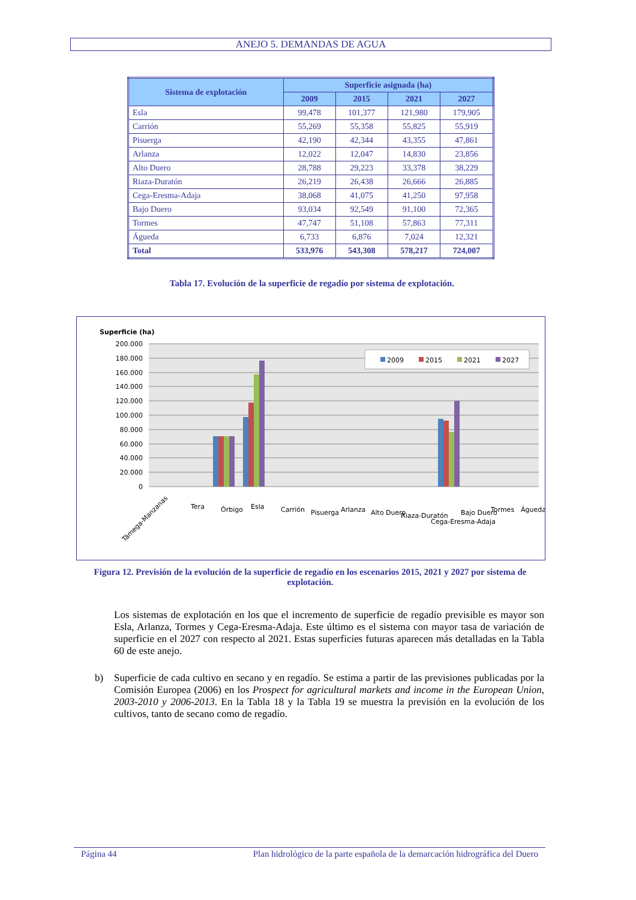ANEJO 5. DEMANDAS DE AGUA
| Sistema de explotación | Superficie asignada (ha) | | | |
| --- | --- | --- | --- | --- |
| | 2009 | 2015 | 2021 | 2027 |
| Esla | 99,478 | 101,377 | 121,980 | 179,905 |
| Carrión | 55,269 | 55,358 | 55,825 | 55,919 |
| Pisuerga | 42,190 | 42,344 | 43,355 | 47,861 |
| Arlanza | 12,022 | 12,047 | 14,830 | 23,856 |
| Alto Duero | 28,788 | 29,223 | 33,378 | 38,229 |
| Riaza-Duratón | 26,219 | 26,438 | 26,666 | 26,885 |
| Cega-Eresma-Adaja | 38,068 | 41,075 | 41,250 | 97,958 |
| Bajo Duero | 93,034 | 92,549 | 91,100 | 72,365 |
| Tormes | 47,747 | 51,108 | 57,863 | 77,311 |
| Águeda | 6,733 | 6,876 | 7,024 | 12,321 |
| Total | 533,976 | 543,308 | 578,217 | 724,007 |
Tabla 17. Evolución de la superficie de regadío por sistema de explotación.
Superficie (ha)
200.000
180.000
160.000
140.000
120.000
100.000
80.000
60.000
40.000
20.000
0
2009
2015
2021
2027
Támega-Manzanas
Tera
Órbigo
Esla
Carrión
Pisuerga
Arlanza
Alto Duero
Riaza-Duratón
Cega-Eresma-Adaja
Bajo Duero
Tormes
Águeda
Figura 12. Previsión de la evolución de la superficie de regadío en los escenarios 2015, 2021 y 2027 por sistema de explotación.
Los sistemas de explotación en los que el incremento de superficie de regadío previsible es mayor son Esla, Arlanza, Tormes y Cega-Eresma-Adaja. Este último es el sistema con mayor tasa de variación de superficie en el 2027 con respecto al 2021. Estas superficies futuras aparecen más detalladas en la Tabla 60 de este anejo.
b)
Superficie de cada cultivo en secano y en regadío. Se estima a partir de las previsiones publicadas por la Comisión Europea (2006) en los Prospect for agricultural markets and income in the European Union, 2003-2010 y 2006-2013. En la Tabla 18 y la Tabla 19 se muestra la previsión en la evolución de los cultivos, tanto de secano como de regadío.
Página 44 Plan hidrológico de la parte española de la demarcación hidrográfica del Duero